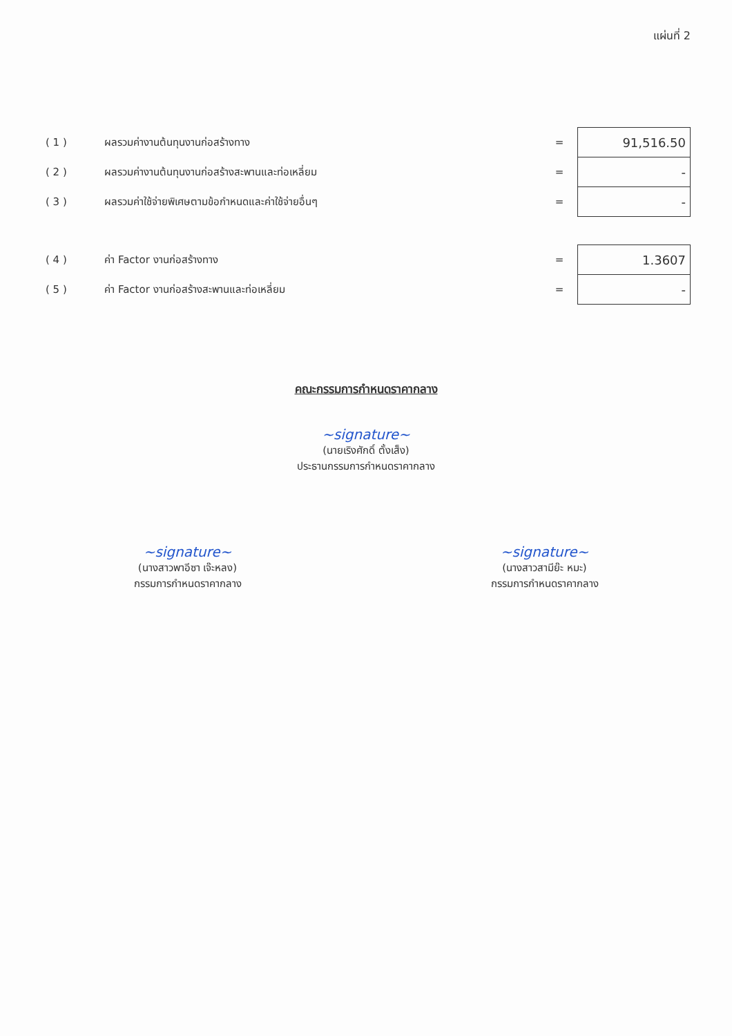แผ่นที่ 2
| ( 1 ) | ผลรวมค่างานต้นทุนงานก่อสร้างทาง | = | 91,516.50 |
| ( 2 ) | ผลรวมค่างานต้นทุนงานก่อสร้างสะพานและท่อเหลี่ยม | = | - |
| ( 3 ) | ผลรวมค่าใช้จ่ายพิเศษตามข้อกำหนดและค่าใช้จ่ายอื่นๆ | = | - |
| ( 4 ) | ค่า Factor งานก่อสร้างทาง | = | 1.3607 |
| ( 5 ) | ค่า Factor งานก่อสร้างสะพานและท่อเหลี่ยม | = | - |
คณะกรรมการกำหนดราคากลาง
~signature~
(นายเริงศักดิ์ ตั้งเส็ง)
ประธานกรรมการกำหนดราคากลาง
~signature~
(นางสาวพาอีซา เจ๊ะหลง)
กรรมการกำหนดราคากลาง
~signature~
(นางสาวสามีย๊ะ หมะ)
กรรมการกำหนดราคากลาง